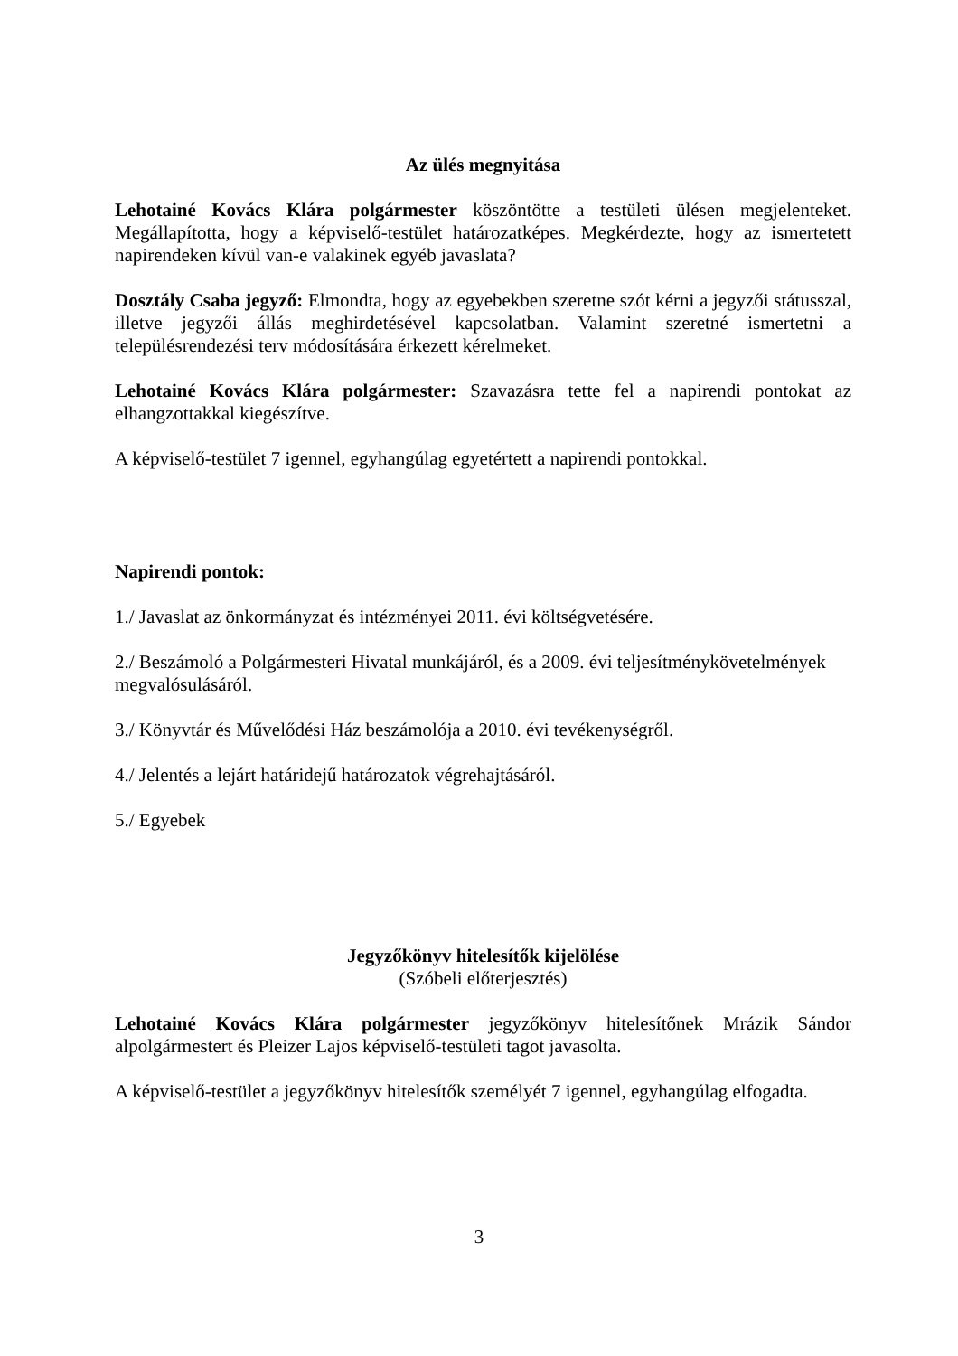Az ülés megnyitása
Lehotainé Kovács Klára polgármester köszöntötte a testületi ülésen megjelenteket. Megállapította, hogy a képviselő-testület határozatképes. Megkérdezte, hogy az ismertetett napirendeken kívül van-e valakinek egyéb javaslata?
Dosztály Csaba jegyző: Elmondta, hogy az egyebekben szeretne szót kérni a jegyzői státusszal, illetve jegyzői állás meghirdetésével kapcsolatban. Valamint szeretné ismertetni a településrendezési terv módosítására érkezett kérelmeket.
Lehotainé Kovács Klára polgármester: Szavazásra tette fel a napirendi pontokat az elhangzottakkal kiegészítve.
A képviselő-testület 7 igennel, egyhangúlag egyetértett a napirendi pontokkal.
Napirendi pontok:
1./ Javaslat az önkormányzat és intézményei 2011. évi költségvetésére.
2./ Beszámoló a Polgármesteri Hivatal munkájáról, és a 2009. évi teljesítménykövetelmények megvalósulásáról.
3./ Könyvtár és Művelődési Ház beszámolója a 2010. évi tevékenységről.
4./ Jelentés a lejárt határidejű határozatok végrehajtásáról.
5./ Egyebek
Jegyzőkönyv hitelesítők kijelölése
(Szóbeli előterjesztés)
Lehotainé Kovács Klára polgármester jegyzőkönyv hitelesítőnek Mrázik Sándor alpolgármestert és Pleizer Lajos képviselő-testületi tagot javasolta.
A képviselő-testület a jegyzőkönyv hitelesítők személyét 7 igennel, egyhangúlag elfogadta.
3